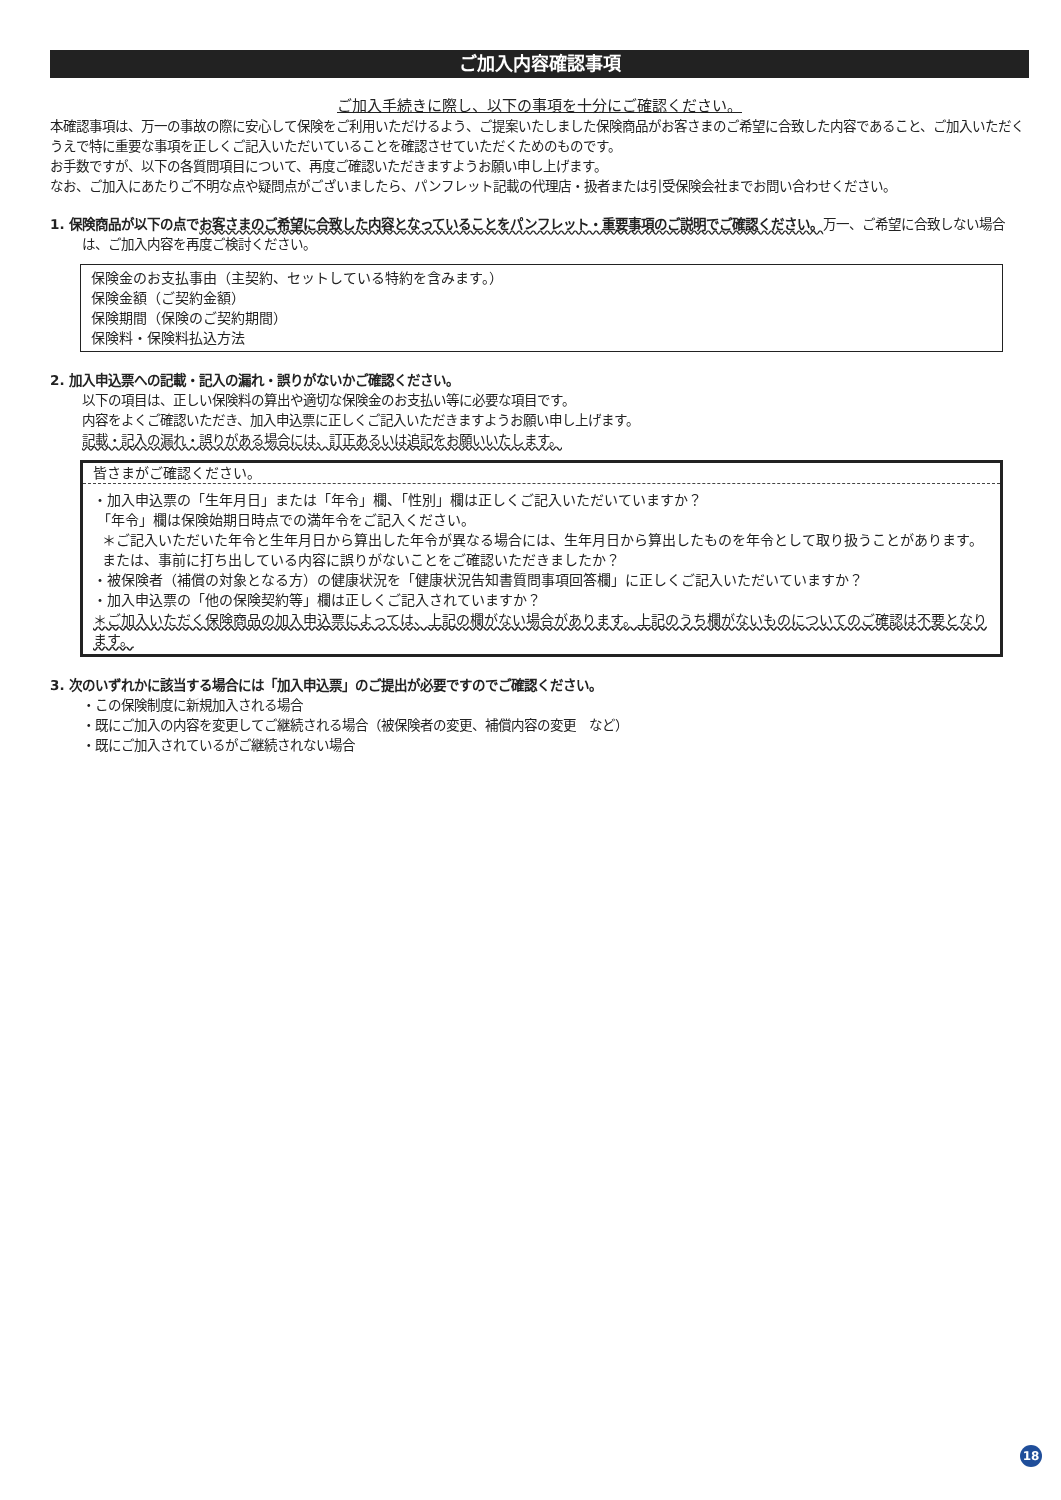ご加入内容確認事項
ご加入手続きに際し、以下の事項を十分にご確認ください。
本確認事項は、万一の事故の際に安心して保険をご利用いただけるよう、ご提案いたしました保険商品がお客さまのご希望に合致した内容であること、ご加入いただくうえで特に重要な事項を正しくご記入いただいていることを確認させていただくためのものです。
お手数ですが、以下の各質問項目について、再度ご確認いただきますようお願い申し上げます。
なお、ご加入にあたりご不明な点や疑問点がございましたら、パンフレット記載の代理店・扱者または引受保険会社までお問い合わせください。
1. 保険商品が以下の点でお客さまのご希望に合致した内容となっていることをパンフレット・重要事項のご説明でご確認ください。万一、ご希望に合致しない場合は、ご加入内容を再度ご検討ください。
保険金のお支払事由（主契約、セットしている特約を含みます。）
保険金額（ご契約金額）
保険期間（保険のご契約期間）
保険料・保険料払込方法
2. 加入申込票への記載・記入の漏れ・誤りがないかご確認ください。
以下の項目は、正しい保険料の算出や適切な保険金のお支払い等に必要な項目です。
内容をよくご確認いただき、加入申込票に正しくご記入いただきますようお願い申し上げます。
記載・記入の漏れ・誤りがある場合には、訂正あるいは追記をお願いいたします。
皆さまがご確認ください。
・加入申込票の「生年月日」または「年令」欄、「性別」欄は正しくご記入いただいていますか？
「年令」欄は保険始期日時点での満年令をご記入ください。
＊ご記入いただいた年令と生年月日から算出した年令が異なる場合には、生年月日から算出したものを年令として取り扱うことがあります。
または、事前に打ち出している内容に誤りがないことをご確認いただきましたか？
・被保険者（補償の対象となる方）の健康状況を「健康状況告知書質問事項回答欄」に正しくご記入いただいていますか？
・加入申込票の「他の保険契約等」欄は正しくご記入されていますか？
＊ご加入いただく保険商品の加入申込票によっては、上記の欄がない場合があります。上記のうち欄がないものについてのご確認は不要となります。
3. 次のいずれかに該当する場合には「加入申込票」のご提出が必要ですのでご確認ください。
・この保険制度に新規加入される場合
・既にご加入の内容を変更してご継続される場合（被保険者の変更、補償内容の変更　など）
・既にご加入されているがご継続されない場合
18